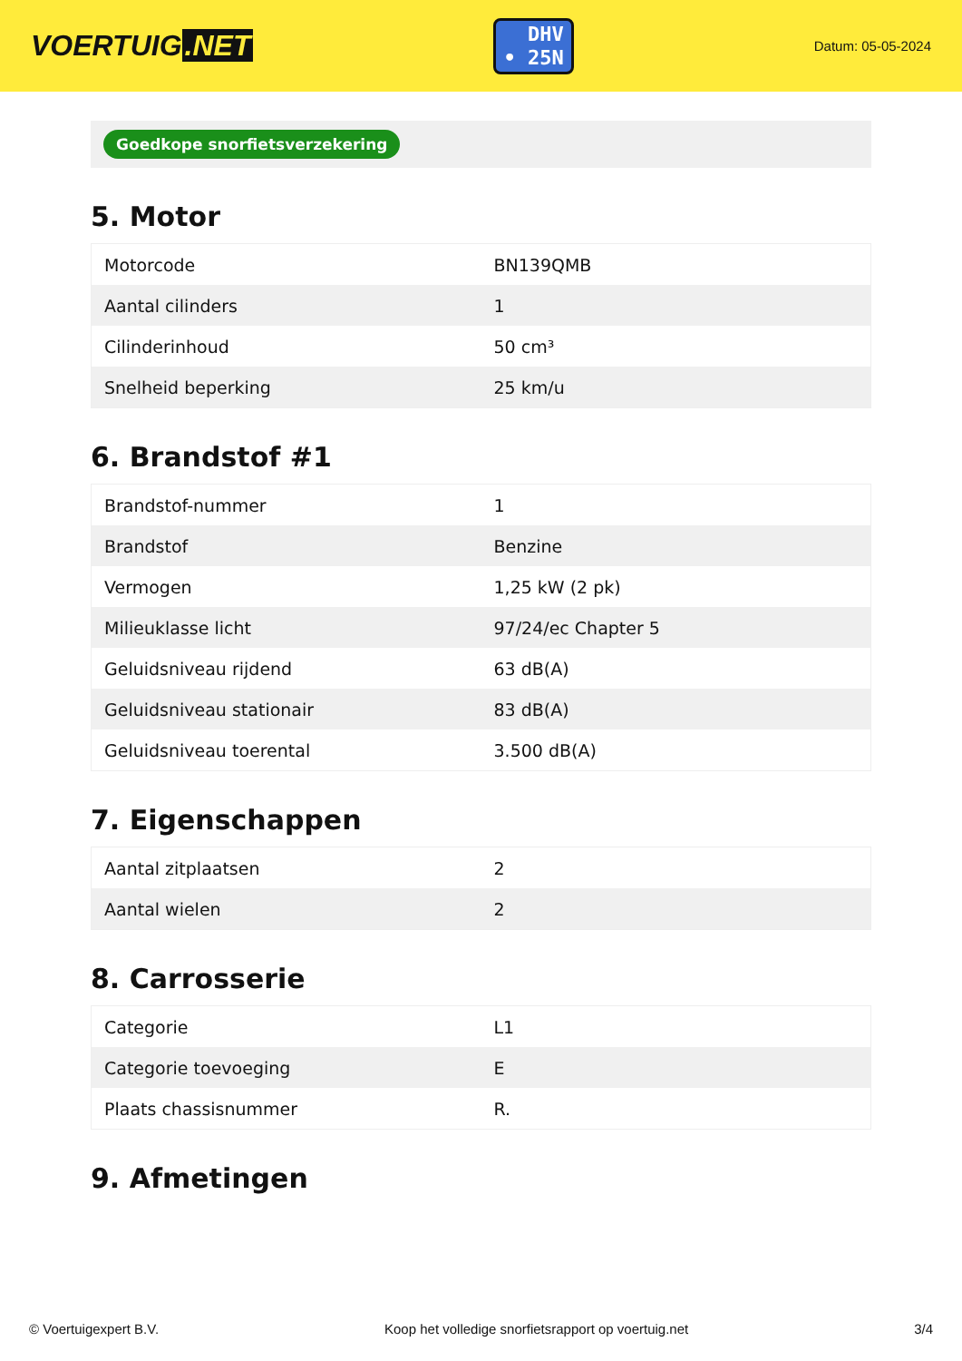VOERTUIG.NET
DHV
• 25N
Datum: 05-05-2024
Goedkope snorfietsverzekering
5. Motor
| Motorcode | BN139QMB |
| Aantal cilinders | 1 |
| Cilinderinhoud | 50 cm³ |
| Snelheid beperking | 25 km/u |
6. Brandstof #1
| Brandstof-nummer | 1 |
| Brandstof | Benzine |
| Vermogen | 1,25 kW (2 pk) |
| Milieuklasse licht | 97/24/ec Chapter 5 |
| Geluidsniveau rijdend | 63 dB(A) |
| Geluidsniveau stationair | 83 dB(A) |
| Geluidsniveau toerental | 3.500 dB(A) |
7. Eigenschappen
| Aantal zitplaatsen | 2 |
| Aantal wielen | 2 |
8. Carrosserie
| Categorie | L1 |
| Categorie toevoeging | E |
| Plaats chassisnummer | R. |
9. Afmetingen
© Voertuigexpert B.V. Koop het volledige snorfietsrapport op voertuig.net 3/4